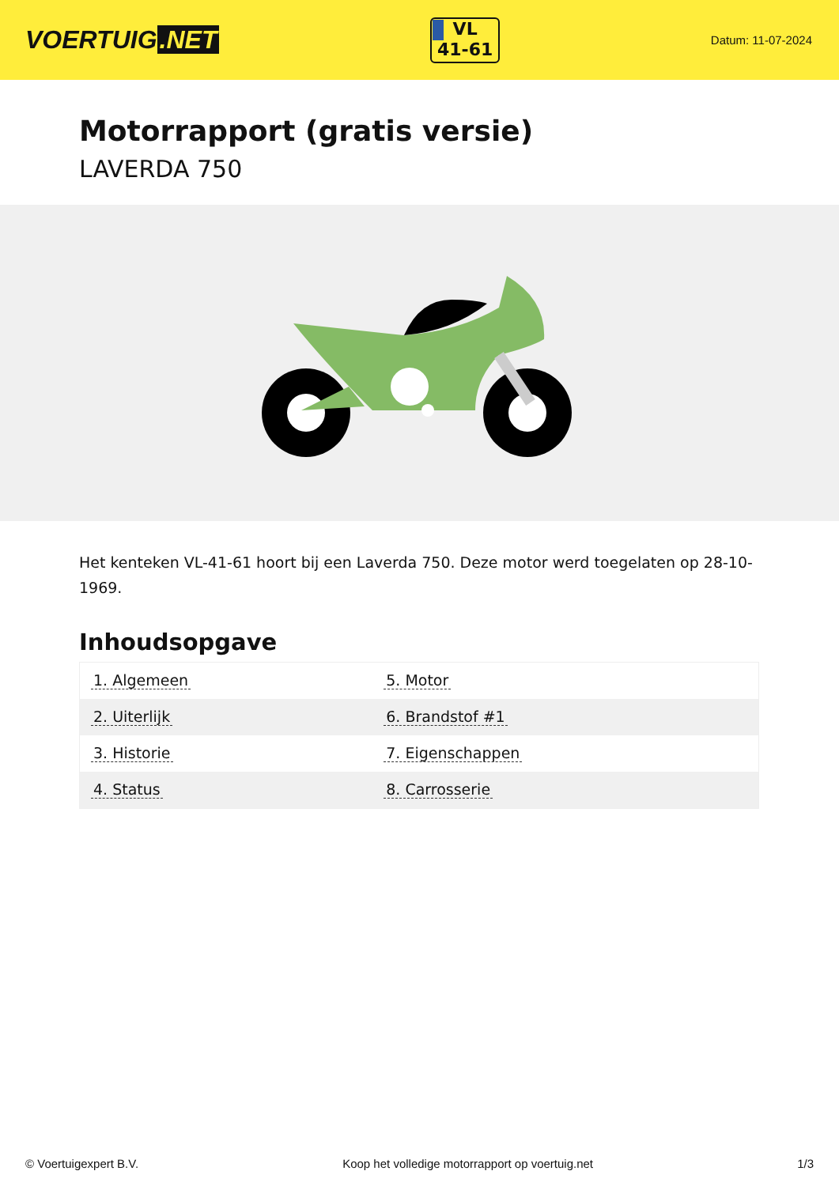VOERTUIG.NET
VL
41-61
Datum: 11-07-2024
Motorrapport (gratis versie)
LAVERDA 750
Het kenteken VL-41-61 hoort bij een Laverda 750. Deze motor werd toegelaten op 28-10-1969.
Inhoudsopgave
| 1. Algemeen | 5. Motor |
| 2. Uiterlijk | 6. Brandstof #1 |
| 3. Historie | 7. Eigenschappen |
| 4. Status | 8. Carrosserie |
© Voertuigexpert B.V. Koop het volledige motorrapport op voertuig.net 1/3